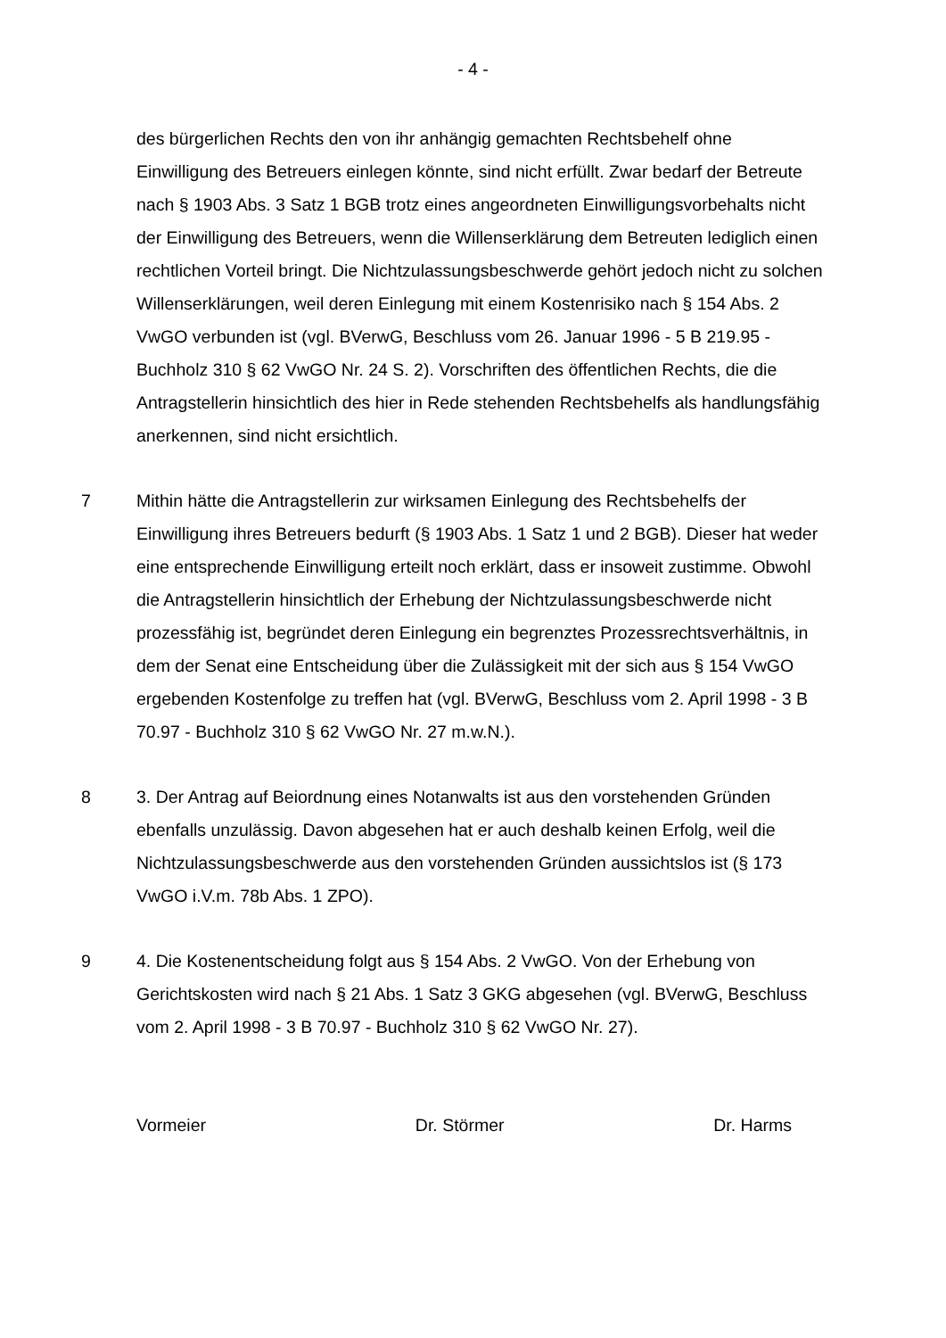- 4 -
des bürgerlichen Rechts den von ihr anhängig gemachten Rechtsbehelf ohne Einwilligung des Betreuers einlegen könnte, sind nicht erfüllt. Zwar bedarf der Betreute nach § 1903 Abs. 3 Satz 1 BGB trotz eines angeordneten Einwilli­gungsvorbehalts nicht der Einwilligung des Betreuers, wenn die Willenserklä­rung dem Betreuten lediglich einen rechtlichen Vorteil bringt. Die Nichtzulas­sungsbeschwerde gehört jedoch nicht zu solchen Willenserklärungen, weil de­ren Einlegung mit einem Kostenrisiko nach § 154 Abs. 2 VwGO verbunden ist (vgl. BVerwG, Beschluss vom 26. Januar 1996 - 5 B 219.95 - Buchholz 310 § 62 VwGO Nr. 24 S. 2). Vorschriften des öffentlichen Rechts, die die Antrag­stellerin hinsichtlich des hier in Rede stehenden Rechtsbehelfs als handlungs­fähig anerkennen, sind nicht ersichtlich.
7 Mithin hätte die Antragstellerin zur wirksamen Einlegung des Rechtsbehelfs der Einwilligung ihres Betreuers bedurft (§ 1903 Abs. 1 Satz 1 und 2 BGB). Dieser hat weder eine entsprechende Einwilligung erteilt noch erklärt, dass er insoweit zustimme. Obwohl die Antragstellerin hinsichtlich der Erhebung der Nichtzulas­sungsbeschwerde nicht prozessfähig ist, begründet deren Einlegung ein be­grenztes Prozessrechtsverhältnis, in dem der Senat eine Entscheidung über die Zulässigkeit mit der sich aus § 154 VwGO ergebenden Kostenfolge zu treffen hat (vgl. BVerwG, Beschluss vom 2. April 1998 - 3 B 70.97 - Buchholz 310 § 62 VwGO Nr. 27 m.w.N.).
8 3. Der Antrag auf Beiordnung eines Notanwalts ist aus den vorstehenden Grün­den ebenfalls unzulässig. Davon abgesehen hat er auch deshalb keinen Erfolg, weil die Nichtzulassungsbeschwerde aus den vorstehenden Gründen aussichts­los ist (§ 173 VwGO i.V.m. 78b Abs. 1 ZPO).
9 4. Die Kostenentscheidung folgt aus § 154 Abs. 2 VwGO. Von der Erhebung von Gerichtskosten wird nach § 21 Abs. 1 Satz 3 GKG abgesehen (vgl. BVerwG, Beschluss vom 2. April 1998 - 3 B 70.97 - Buchholz 310 § 62 VwGO Nr. 27).
Vormeier Dr. Störmer Dr. Harms